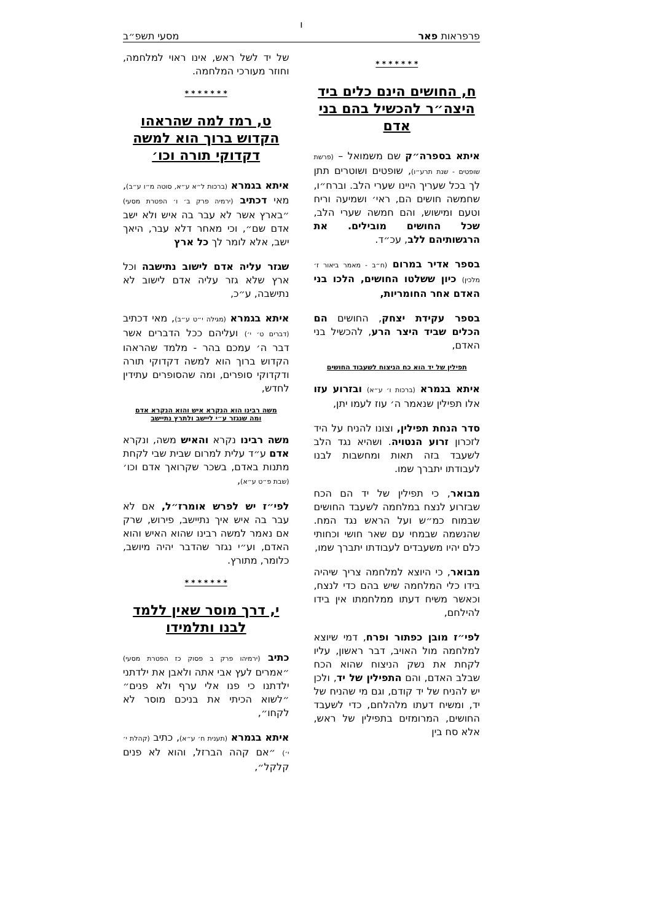ו
פרפראות פאר מסעי תשפ״ב
* * * * * * *
ח, החושים הינם כלים ביד היצה״ר להכשיל בהם בני אדם
איתא בספרה״ק שם משמואל – (פרשת שופטים - שנת תרע״ו), שופטים ושוטרים תתן לך בכל שעריך היינו שערי הלב. וברח״ו, שחמשה חושים הם, ראי׳ ושמיעה וריח וטעם ומישוש, והם חמשה שערי הלב, שכל החושים מובילים. את הרגשותיהם ללב, עכ״ד.
בספר אדיר במרום (ח״ב - מאמר ביאור ז׳ מלכין) כיון ששלטו החושים, הלכו בני האדם אחר החומריות,
בספר עקידת יצחק, החושים הם הכלים שביד היצר הרע, להכשיל בני האדם,
תפילין של יד הוא כח הניצוח לשעבוד החושים
איתא בגמרא (ברכות ו׳ ע״א) ובזרוע עזו אלו תפילין שנאמר ה׳ עוז לעמו יתן,
סדר הנחת תפילין, וצונו להניח על היד לזכרון זרוע הנטויה. ושהיא נגד הלב לשעבד בזה תאות ומחשבות לבנו לעבודתו יתברך שמו.
מבואר, כי תפילין של יד הם הכח שבזרוע לנצח במלחמה לשעבד החושים שבמוח כמ״ש ועל הראש נגד המח. שהנשמה שבמחי עם שאר חושי וכחותי כלם יהיו משעבדים לעבודתו יתברך שמו,
מבואר, כי היוצא למלחמה צריך שיהיה בידו כלי המלחמה שיש בהם כדי לנצח, וכאשר משיח דעתו ממלחמתו אין בידו להילחם,
לפי״ז מובן כפתור ופרח, דמי שיוצא למלחמה מול האויב, דבר ראשון, עליו לקחת את נשק הניצוח שהוא הכח שבלב האדם, והם התפילין של יד, ולכן יש להניח של יד קודם, וגם מי שהניח של יד, ומשיח דעתו מלהלחם, כדי לשעבד החושים, המרומזים בתפילין של ראש, אלא סח בין
של יד לשל ראש, אינו ראוי למלחמה, וחוזר מעורכי המלחמה.
* * * * * * *
ט, רמז למה שהראהו הקדוש ברוך הוא למשה דקדוקי תורה וכו׳
איתא בגמרא (ברכות ל״א ע״א, סוטה מ״ו ע״ב), מאי דכתיב (ירמיה פרק ב׳ ו׳ הפטרת מסעי) ״בארץ אשר לא עבר בה איש ולא ישב אדם שם״, וכי מאחר דלא עבר, היאך ישב, אלא לומר לך כל ארץ
שגזר עליה אדם לישוב נתישבה וכל ארץ שלא גזר עליה אדם לישוב לא נתישבה, ע״כ,
איתא בגמרא (מגילה י״ט ע״ב), מאי דכתיב (דברים ט׳ י׳) ועליהם ככל הדברים אשר דבר ה׳ עמכם בהר - מלמד שהראהו הקדוש ברוך הוא למשה דקדוקי תורה ודקדוקי סופרים, ומה שהסופרים עתידין לחדש,
משה רבינו הוא הנקרא איש והוא הנקרא אדם
ומה שנגזר ע״י ליישב ולתרץ נתיישב
משה רבינו נקרא והאיש משה, ונקרא אדם ע״ד עלית למרום שבית שבי לקחת מתנות באדם, בשכר שקרואך אדם וכו׳ (שבת פ״ט ע״א),
לפי״ז יש לפרש אומרז״ל, אם לא עבר בה איש איך נתיישב, פירוש, שרק אם נאמר למשה רבינו שהוא האיש והוא האדם, וע״י נגזר שהדבר יהיה מיושב, כלומר, מתורץ.
* * * * * * *
י, דרך מוסר שאין ללמד לבנו ותלמידו
כתיב (ירמיהו פרק ב פסוק כז הפטרת מסעי) ״אמרים לעץ אבי אתה ולאבן את ילדתני ילדתנו כי פנו אלי ערף ולא פנים״ ״לשוא הכיתי את בניכם מוסר לא לקחו״,
איתא בגמרא (תענית ח׳ ע״א), כתיב (קהלת י׳ י׳) ״אם קהה הברזל, והוא לא פנים קלקל״,